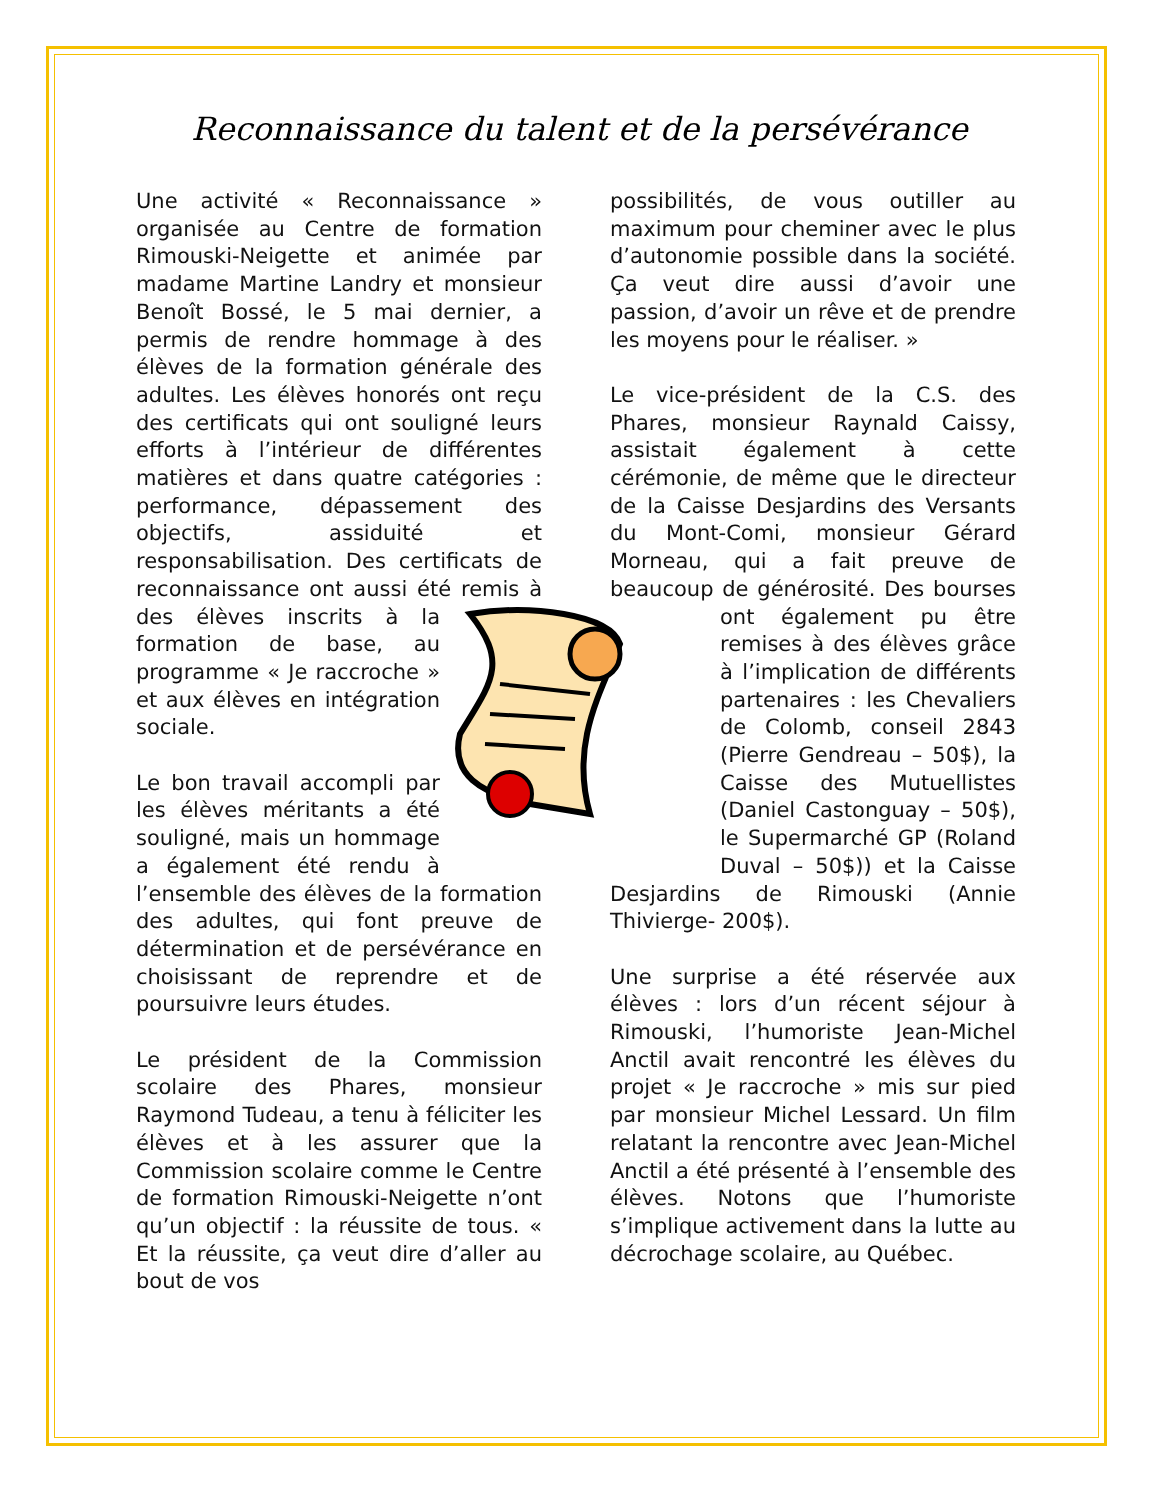Reconnaissance du talent et de la persévérance
Une activité « Reconnaissance » organisée au Centre de formation Rimouski-Neigette et animée par madame Martine Landry et monsieur Benoît Bossé, le 5 mai dernier, a permis de rendre hommage à des élèves de la formation générale des adultes. Les élèves honorés ont reçu des certificats qui ont souligné leurs efforts à l’intérieur de différentes matières et dans quatre catégories : performance, dépassement des objectifs, assiduité et responsabilisation. Des certificats de reconnaissance ont aussi été remis à des élèves inscrits à la formation de base, au programme « Je raccroche » et aux élèves en intégration sociale.
Le bon travail accompli par les élèves méritants a été souligné, mais un hommage a également été rendu à l’ensemble des élèves de la formation des adultes, qui font preuve de détermination et de persévérance en choisissant de reprendre et de poursuivre leurs études.
Le président de la Commission scolaire des Phares, monsieur Raymond Tudeau, a tenu à féliciter les élèves et à les assurer que la Commission scolaire comme le Centre de formation Rimouski-Neigette n’ont qu’un objectif : la réussite de tous. « Et la réussite, ça veut dire d’aller au bout de vos
possibilités, de vous outiller au maximum pour cheminer avec le plus d’autonomie possible dans la société. Ça veut dire aussi d’avoir une passion, d’avoir un rêve et de prendre les moyens pour le réaliser. »
Le vice-président de la C.S. des Phares, monsieur Raynald Caissy, assistait également à cette cérémonie, de même que le directeur de la Caisse Desjardins des Versants du Mont-Comi, monsieur Gérard Morneau, qui a fait preuve de beaucoup de générosité. Des bourses ont également pu être remises à des élèves grâce à l’implication de différents partenaires : les Chevaliers de Colomb, conseil 2843 (Pierre Gendreau – 50$), la Caisse des Mutuellistes (Daniel Castonguay – 50$), le Supermarché GP (Roland Duval – 50$)) et la Caisse Desjardins de Rimouski (Annie Thivierge- 200$).
Une surprise a été réservée aux élèves : lors d’un récent séjour à Rimouski, l’humoriste Jean-Michel Anctil avait rencontré les élèves du projet « Je raccroche » mis sur pied par monsieur Michel Lessard. Un film relatant la rencontre avec Jean-Michel Anctil a été présenté à l’ensemble des élèves. Notons que l’humoriste s’implique activement dans la lutte au décrochage scolaire, au Québec.